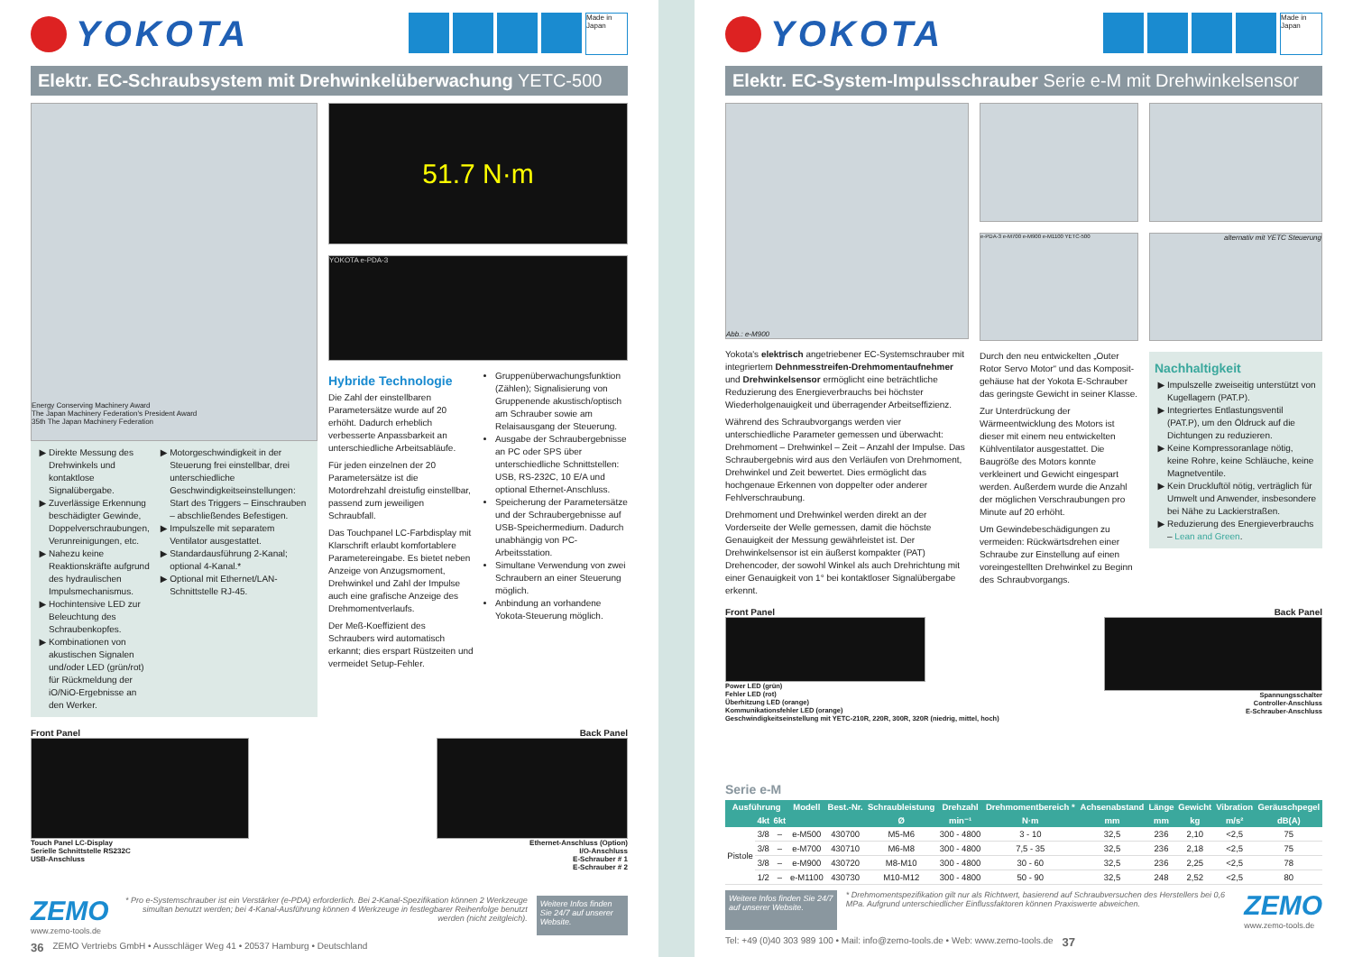YOKOTA
Made in Japan
Elektr. EC-Schraubsystem mit Drehwinkelüberwachung YETC-500
Energy Conserving Machinery Award
The Japan Machinery Federation's President Award
35th The Japan Machinery Federation
Direkte Messung des Drehwinkels und kontaktlose Signalübergabe.
Zuverlässige Erkennung beschädigter Gewinde, Doppelverschraubungen, Verunreinigungen, etc.
Nahezu keine Reaktionskräfte aufgrund des hydraulischen Impulsmechanismus.
Hochintensive LED zur Beleuchtung des Schraubenkopfes.
Kombinationen von akustischen Signalen und/oder LED (grün/rot) für Rückmeldung der iO/NiO-Ergebnisse an den Werker.
Motorgeschwindigkeit in der Steuerung frei einstellbar, drei unterschiedliche Geschwindigkeitseinstellungen: Start des Triggers – Einschrauben – abschließendes Befestigen.
Impulszelle mit separatem Ventilator ausgestattet.
Standardausführung 2-Kanal; optional 4-Kanal.*
Optional mit Ethernet/LAN-Schnittstelle RJ-45.
51.7 N·m
YOKOTA e-PDA-3
Hybride Technologie
Die Zahl der einstellbaren Parametersätze wurde auf 20 erhöht. Dadurch erheblich verbesserte Anpassbarkeit an unterschiedliche Arbeitsabläufe.
Für jeden einzelnen der 20 Parametersätze ist die Motordrehzahl dreistufig einstellbar, passend zum jeweiligen Schraubfall.
Das Touchpanel LC-Farbdisplay mit Klarschrift erlaubt komfortablere Parametereingabe. Es bietet neben Anzeige von Anzugsmoment, Drehwinkel und Zahl der Impulse auch eine grafische Anzeige des Drehmomentverlaufs.
Der Meß-Koeffizient des Schraubers wird automatisch erkannt; dies erspart Rüstzeiten und vermeidet Setup-Fehler.
Gruppenüberwachungsfunktion (Zählen); Signalisierung von Gruppenende akustisch/optisch am Schrauber sowie am Relaisausgang der Steuerung.
Ausgabe der Schraubergebnisse an PC oder SPS über unterschiedliche Schnittstellen: USB, RS-232C, 10 E/A und optional Ethernet-Anschluss.
Speicherung der Parametersätze und der Schraubergebnisse auf USB-Speichermedium. Dadurch unabhängig von PC-Arbeitsstation.
Simultane Verwendung von zwei Schraubern an einer Steuerung möglich.
Anbindung an vorhandene Yokota-Steuerung möglich.
Front Panel
Touch Panel LC-Display
Serielle Schnittstelle RS232C
USB-Anschluss
Back Panel
Ethernet-Anschluss (Option)
I/O-Anschluss
E-Schrauber # 1
E-Schrauber # 2
ZEMO
www.zemo-tools.de
* Pro e-Systemschrauber ist ein Verstärker (e-PDA) erforderlich. Bei 2-Kanal-Spezifikation können 2 Werkzeuge simultan benutzt werden; bei 4-Kanal-Ausführung können 4 Werkzeuge in festlegbarer Reihenfolge benutzt werden (nicht zeitgleich).
Weitere Infos finden Sie 24/7 auf unserer Website.
36 ZEMO Vertriebs GmbH • Ausschläger Weg 41 • 20537 Hamburg • Deutschland
YOKOTA
Made in Japan
Elektr. EC-System-Impulsschrauber Serie e-M mit Drehwinkelsensor
Abb.: e-M900
Yokota's elektrisch angetriebener EC-Systemschrauber mit integriertem Dehnmesstreifen-Drehmomentaufnehmer und Drehwinkelsensor ermöglicht eine beträchtliche Reduzierung des Energieverbrauchs bei höchster Wiederholgenauigkeit und überragender Arbeitseffizienz.
Während des Schraubvorgangs werden vier unterschiedliche Parameter gemessen und überwacht: Drehmoment – Drehwinkel – Zeit – Anzahl der Impulse. Das Schraubergebnis wird aus den Verläufen von Drehmoment, Drehwinkel und Zeit bewertet. Dies ermöglicht das hochgenaue Erkennen von doppelter oder anderer Fehlverschraubung.
Drehmoment und Drehwinkel werden direkt an der Vorderseite der Welle gemessen, damit die höchste Genauigkeit der Messung gewährleistet ist. Der Drehwinkelsensor ist ein äußerst kompakter (PAT) Drehencoder, der sowohl Winkel als auch Drehrichtung mit einer Genauigkeit von 1° bei kontaktloser Signalübergabe erkennt.
e-PDA-3 e-M700 e-M900 e-M1100 YETC-500
Durch den neu entwickelten „Outer Rotor Servo Motor“ und das Komposit­gehäuse hat der Yokota E-Schrauber das geringste Gewicht in seiner Klasse.
Zur Unterdrückung der Wärmeentwicklung des Motors ist dieser mit einem neu entwickelten Kühlventilator ausgestattet. Die Baugröße des Motors konnte verkleinert und Gewicht eingespart werden. Außerdem wurde die Anzahl der möglichen Verschraubungen pro Minute auf 20 erhöht.
Um Gewindebeschädigungen zu vermeiden: Rückwärtsdrehen einer Schraube zur Einstellung auf einen voreingestellten Drehwinkel zu Beginn des Schraubvorgangs.
alternativ mit YETC Steuerung
Nachhaltigkeit
Impulszelle zweiseitig unterstützt von Kugellagern (PAT.P).
Integriertes Entlastungsventil (PAT.P), um den Öldruck auf die Dichtungen zu reduzieren.
Keine Kompressoranlage nötig, keine Rohre, keine Schläuche, keine Magnetventile.
Kein Druckluftöl nötig, verträglich für Umwelt und Anwender, insbesondere bei Nähe zu Lackierstraßen.
Reduzierung des Energieverbrauchs – Lean and Green.
Front Panel
Power LED (grün)
Fehler LED (rot)
Überhitzung LED (orange)
Kommunikationsfehler LED (orange)
Geschwindigkeitseinstellung mit YETC-210R, 220R, 300R, 320R (niedrig, mittel, hoch)
Back Panel
Spannungsschalter
Controller-Anschluss
E-Schrauber-Anschluss
Serie e-M
| Ausführung | | | Modell | Best.-Nr. | Schraub­leistung | Dreh­zahl | Drehmoment­bereich * | Achsen­abstand | Länge | Ge­wicht | Vibra­tion | Geräusch­pegel |
| --- | --- | --- | --- | --- | --- | --- | --- | --- | --- | --- | --- | --- |
| | 4kt | 6kt | | | Ø | min⁻¹ | N·m | mm | mm | kg | m/s² | dB(A) |
| Pistole | 3/8 | – | e-M500 | 430700 | M5-M6 | 300 - 4800 | 3 - 10 | 32,5 | 236 | 2,10 | <2,5 | 75 |
| | 3/8 | – | e-M700 | 430710 | M6-M8 | 300 - 4800 | 7,5 - 35 | 32,5 | 236 | 2,18 | <2,5 | 75 |
| | 3/8 | – | e-M900 | 430720 | M8-M10 | 300 - 4800 | 30 - 60 | 32,5 | 236 | 2,25 | <2,5 | 78 |
| | 1/2 | – | e-M1100 | 430730 | M10-M12 | 300 - 4800 | 50 - 90 | 32,5 | 248 | 2,52 | <2,5 | 80 |
Weitere Infos finden Sie 24/7 auf unserer Website.
* Drehmomentspezifikation gilt nur als Richtwert, basierend auf Schraubversuchen des Herstellers bei 0,6 MPa. Aufgrund unterschiedlicher Einflussfaktoren können Praxiswerte abweichen.
ZEMO
www.zemo-tools.de
Tel: +49 (0)40 303 989 100 • Mail: info@zemo-tools.de • Web: www.zemo-tools.de 37